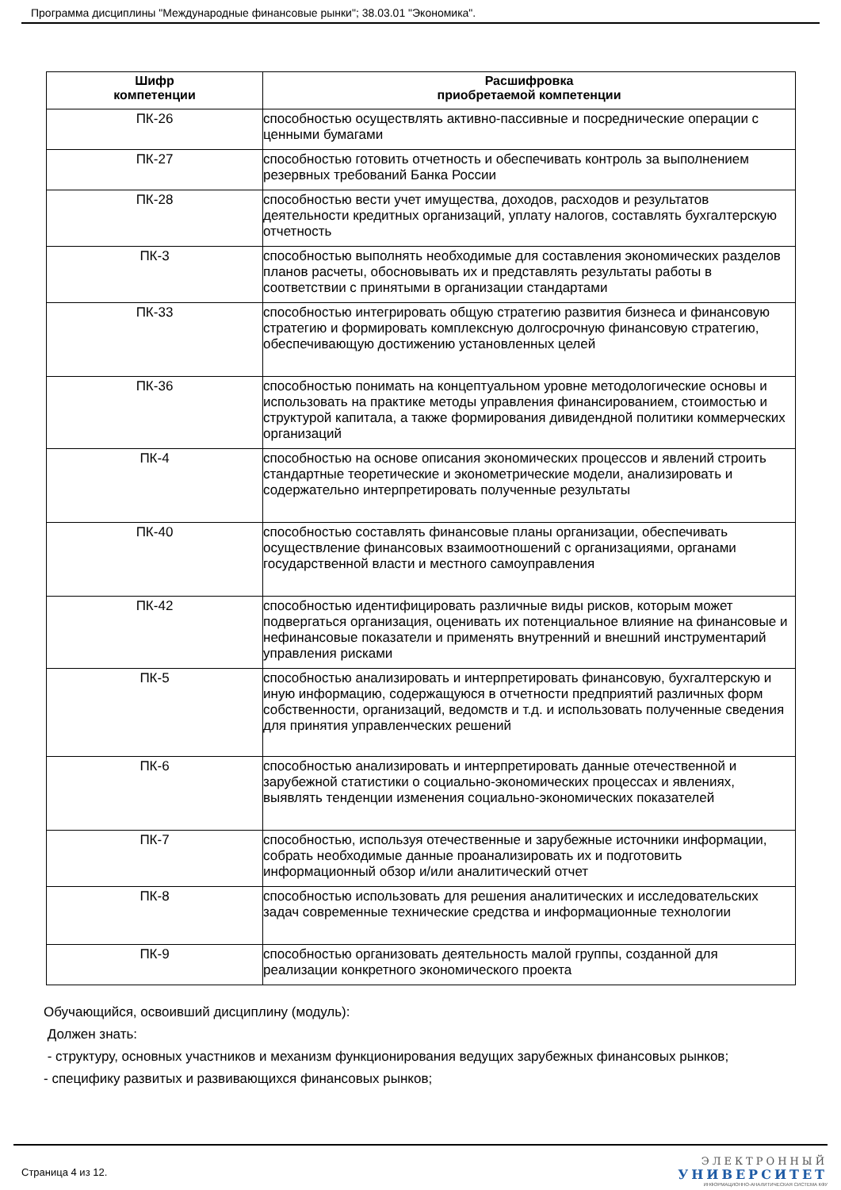Программа дисциплины "Международные финансовые рынки"; 38.03.01 "Экономика".
| Шифр компетенции | Расшифровка приобретаемой компетенции |
| --- | --- |
| ПК-26 | способностью осуществлять активно-пассивные и посреднические операции с ценными бумагами |
| ПК-27 | способностью готовить отчетность и обеспечивать контроль за выполнением резервных требований Банка России |
| ПК-28 | способностью вести учет имущества, доходов, расходов и результатов деятельности кредитных организаций, уплату налогов, составлять бухгалтерскую отчетность |
| ПК-3 | способностью выполнять необходимые для составления экономических разделов планов расчеты, обосновывать их и представлять результаты работы в соответствии с принятыми в организации стандартами |
| ПК-33 | способностью интегрировать общую стратегию развития бизнеса и финансовую стратегию и формировать комплексную долгосрочную финансовую стратегию, обеспечивающую достижению установленных целей |
| ПК-36 | способностью понимать на концептуальном уровне методологические основы и использовать на практике методы управления финансированием, стоимостью и структурой капитала, а также формирования дивидендной политики коммерческих организаций |
| ПК-4 | способностью на основе описания экономических процессов и явлений строить стандартные теоретические и эконометрические модели, анализировать и содержательно интерпретировать полученные результаты |
| ПК-40 | способностью составлять финансовые планы организации, обеспечивать осуществление финансовых взаимоотношений с организациями, органами государственной власти и местного самоуправления |
| ПК-42 | способностью идентифицировать различные виды рисков, которым может подвергаться организация, оценивать их потенциальное влияние на финансовые и нефинансовые показатели и применять внутренний и внешний инструментарий управления рисками |
| ПК-5 | способностью анализировать и интерпретировать финансовую, бухгалтерскую и иную информацию, содержащуюся в отчетности предприятий различных форм собственности, организаций, ведомств и т.д. и использовать полученные сведения для принятия управленческих решений |
| ПК-6 | способностью анализировать и интерпретировать данные отечественной и зарубежной статистики о социально-экономических процессах и явлениях, выявлять тенденции изменения социально-экономических показателей |
| ПК-7 | способностью, используя отечественные и зарубежные источники информации, собрать необходимые данные проанализировать их и подготовить информационный обзор и/или аналитический отчет |
| ПК-8 | способностью использовать для решения аналитических и исследовательских задач современные технические средства и информационные технологии |
| ПК-9 | способностью организовать деятельность малой группы, созданной для реализации конкретного экономического проекта |
Обучающийся, освоивший дисциплину (модуль):
Должен знать:
- структуру, основных участников и механизм функционирования ведущих зарубежных финансовых рынков;
- специфику развитых и развивающихся финансовых рынков;
Страница 4 из 12.
ЭЛЕКТРОННЫЙ
УНИВЕРСИТЕТ
ИНФОРМАЦИОННО-АНАЛИТИЧЕСКАЯ СИСТЕМА КФУ